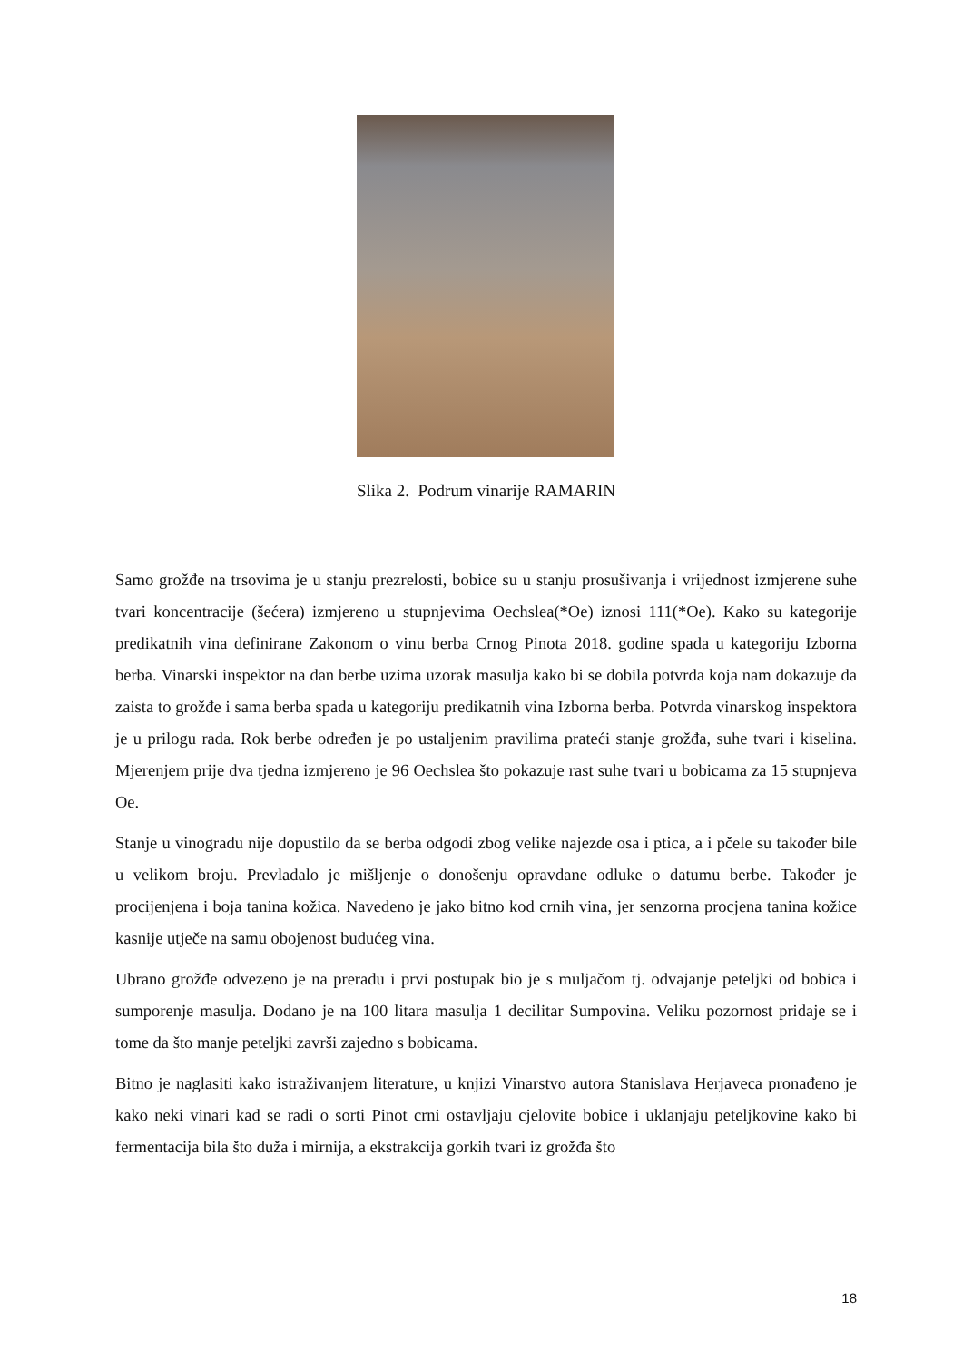Slika 2. Podrum vinarije RAMARIN
Samo grožđe na trsovima je u stanju prezrelosti, bobice su u stanju prosušivanja i vrijednost izmjerene suhe tvari koncentracije (šećera) izmjereno u stupnjevima Oechslea(*Oe) iznosi 111(*Oe). Kako su kategorije predikatnih vina definirane Zakonom o vinu berba Crnog Pinota 2018. godine spada u kategoriju Izborna berba. Vinarski inspektor na dan berbe uzima uzorak masulja kako bi se dobila potvrda koja nam dokazuje da zaista to grožđe i sama berba spada u kategoriju predikatnih vina Izborna berba. Potvrda vinarskog inspektora je u prilogu rada. Rok berbe određen je po ustaljenim pravilima prateći stanje grožđa, suhe tvari i kiselina. Mjerenjem prije dva tjedna izmjereno je 96 Oechslea što pokazuje rast suhe tvari u bobicama za 15 stupnjeva Oe.
Stanje u vinogradu nije dopustilo da se berba odgodi zbog velike najezde osa i ptica, a i pčele su također bile u velikom broju. Prevladalo je mišljenje o donošenju opravdane odluke o datumu berbe. Također je procijenjena i boja tanina kožica. Navedeno je jako bitno kod crnih vina, jer senzorna procjena tanina kožice kasnije utječe na samu obojenost budućeg vina.
Ubrano grožđe odvezeno je na preradu i prvi postupak bio je s muljačom tj. odvajanje peteljki od bobica i sumporenje masulja. Dodano je na 100 litara masulja 1 decilitar Sumpovina. Veliku pozornost pridaje se i tome da što manje peteljki završi zajedno s bobicama.
Bitno je naglasiti kako istraživanjem literature, u knjizi Vinarstvo autora Stanislava Herjaveca pronađeno je kako neki vinari kad se radi o sorti Pinot crni ostavljaju cjelovite bobice i uklanjaju peteljkovine kako bi fermentacija bila što duža i mirnija, a ekstrakcija gorkih tvari iz grožđa što
18